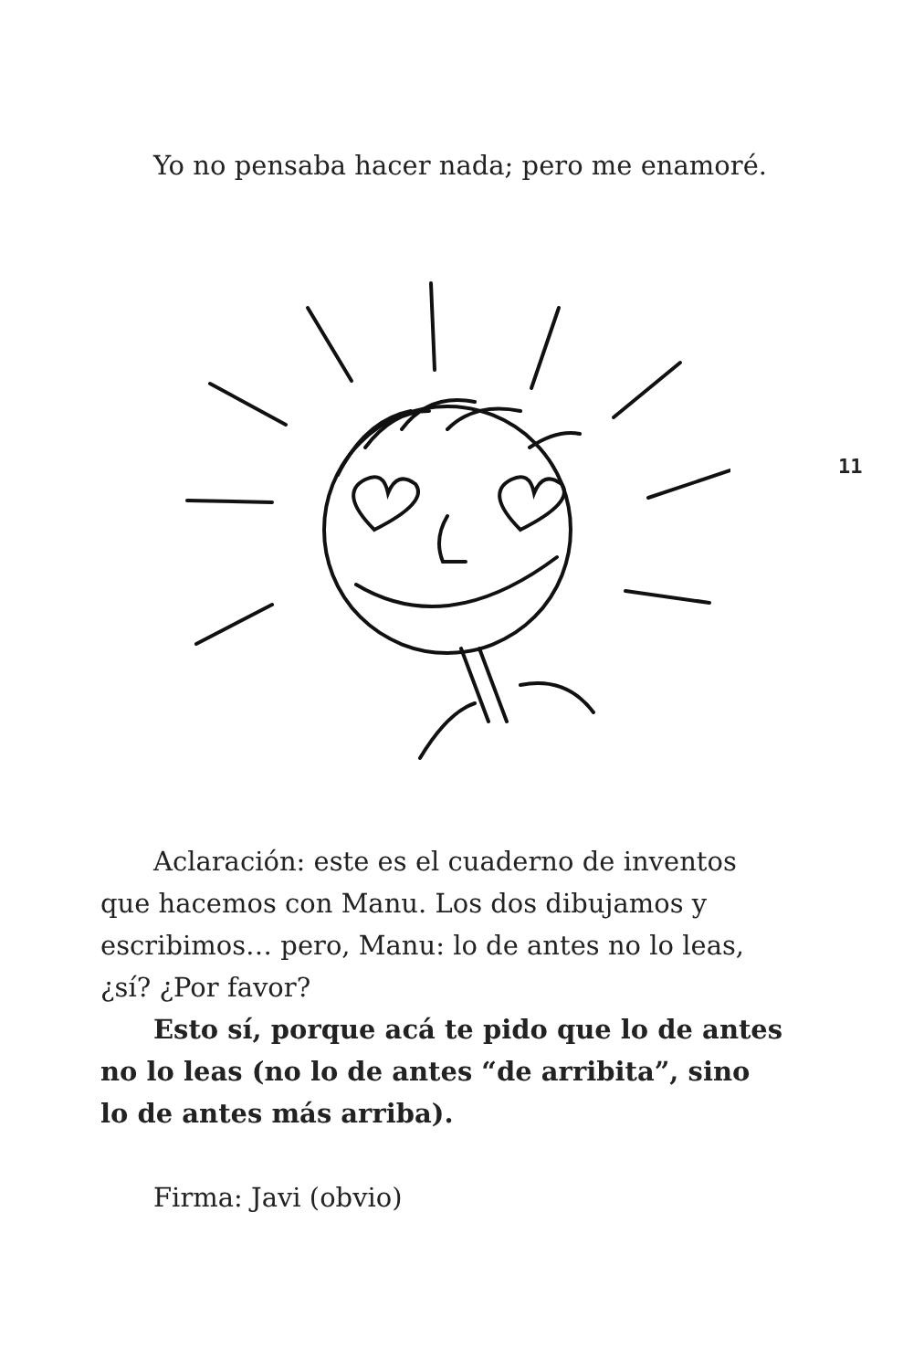Yo no pensaba hacer nada; pero me enamoré.
11
Aclaración: este es el cuaderno de inventos que hacemos con Manu. Los dos dibujamos y escribimos… pero, Manu: lo de antes no lo leas, ¿sí? ¿Por favor?
Esto sí, porque acá te pido que lo de antes no lo leas (no lo de antes “de arribita”, sino lo de antes más arriba).
Firma: Javi (obvio)